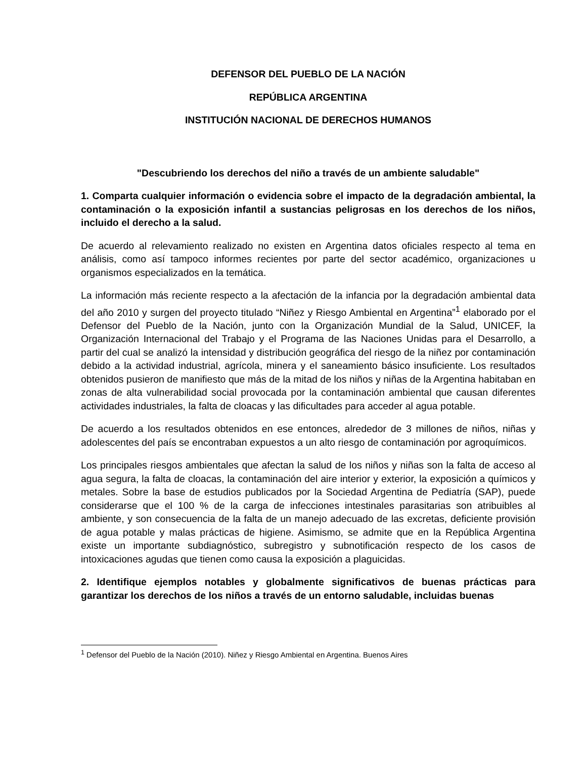DEFENSOR DEL PUEBLO DE LA NACIÓN
REPÚBLICA ARGENTINA
INSTITUCIÓN NACIONAL DE DERECHOS HUMANOS
"Descubriendo los derechos del niño a través de un ambiente saludable"
1. Comparta cualquier información o evidencia sobre el impacto de la degradación ambiental, la contaminación o la exposición infantil a sustancias peligrosas en los derechos de los niños, incluido el derecho a la salud.
De acuerdo al relevamiento realizado no existen en Argentina datos oficiales respecto al tema en análisis, como así tampoco informes recientes por parte del sector académico, organizaciones u organismos especializados en la temática.
La información más reciente respecto a la afectación de la infancia por la degradación ambiental data del año 2010 y surgen del proyecto titulado “Niñez y Riesgo Ambiental en Argentina”<sup>1</sup> elaborado por el Defensor del Pueblo de la Nación, junto con la Organización Mundial de la Salud, UNICEF, la Organización Internacional del Trabajo y el Programa de las Naciones Unidas para el Desarrollo, a partir del cual se analizó la intensidad y distribución geográfica del riesgo de la niñez por contaminación debido a la actividad industrial, agrícola, minera y el saneamiento básico insuficiente. Los resultados obtenidos pusieron de manifiesto que más de la mitad de los niños y niñas de la Argentina habitaban en zonas de alta vulnerabilidad social provocada por la contaminación ambiental que causan diferentes actividades industriales, la falta de cloacas y las dificultades para acceder al agua potable.
De acuerdo a los resultados obtenidos en ese entonces, alrededor de 3 millones de niños, niñas y adolescentes del país se encontraban expuestos a un alto riesgo de contaminación por agroquímicos.
Los principales riesgos ambientales que afectan la salud de los niños y niñas son la falta de acceso al agua segura, la falta de cloacas, la contaminación del aire interior y exterior, la exposición a químicos y metales. Sobre la base de estudios publicados por la Sociedad Argentina de Pediatría (SAP), puede considerarse que el 100 % de la carga de infecciones intestinales parasitarias son atribuibles al ambiente, y son consecuencia de la falta de un manejo adecuado de las excretas, deficiente provisión de agua potable y malas prácticas de higiene. Asimismo, se admite que en la República Argentina existe un importante subdiagnóstico, subregistro y subnotificación respecto de los casos de intoxicaciones agudas que tienen como causa la exposición a plaguicidas.
2. Identifique ejemplos notables y globalmente significativos de buenas prácticas para garantizar los derechos de los niños a través de un entorno saludable, incluidas buenas
<sup>1</sup> Defensor del Pueblo de la Nación (2010). Niñez y Riesgo Ambiental en Argentina. Buenos Aires